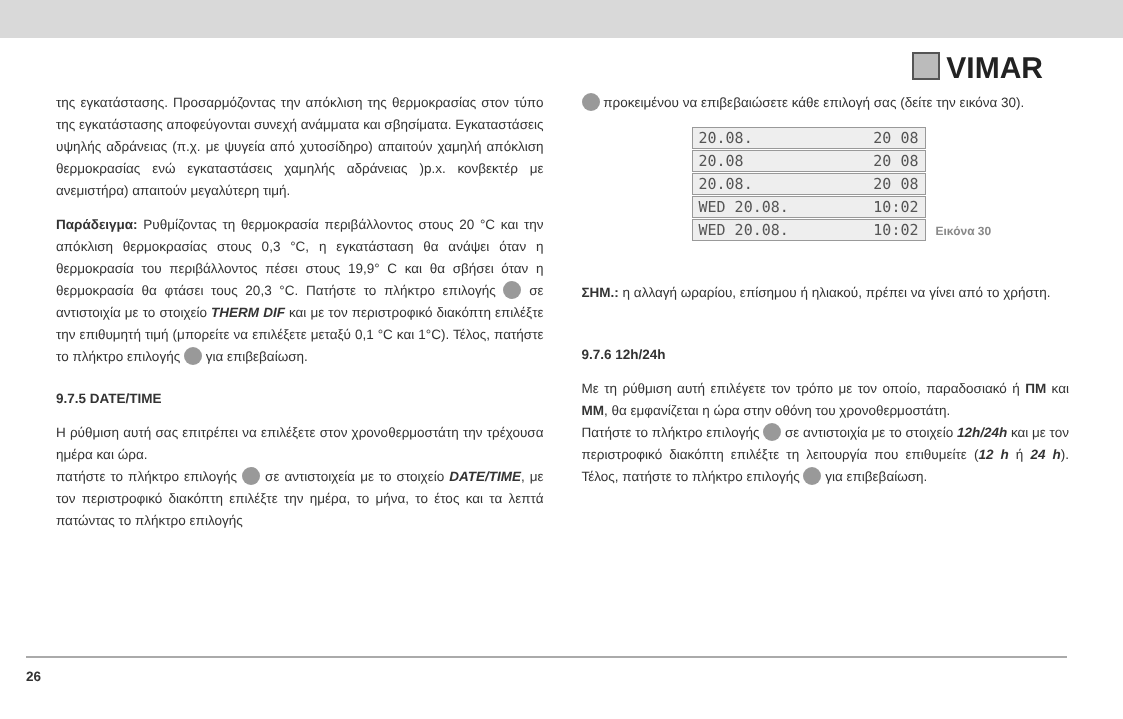VIMAR
της εγκατάστασης. Προσαρμόζοντας την απόκλιση της θερμοκρασίας στον τύπο της εγκατάστασης αποφεύγονται συνεχή ανάμματα και σβησίματα. Εγκαταστάσεις υψηλής αδράνειας (π.χ. με ψυγεία από χυτοσίδηρο) απαιτούν χαμηλή απόκλιση θερμοκρασίας ενώ εγκαταστάσεις χαμηλής αδράνειας )p.x. κονβεκτέρ με ανεμιστήρα) απαιτούν μεγαλύτερη τιμή.
Παράδειγμα: Ρυθμίζοντας τη θερμοκρασία περιβάλλοντος στους 20 °C και την απόκλιση θερμοκρασίας στους 0,3 °C, η εγκατάσταση θα ανάψει όταν η θερμοκρασία του περιβάλλοντος πέσει στους 19,9° C και θα σβήσει όταν η θερμοκρασία θα φτάσει τους 20,3 °C. Πατήστε το πλήκτρο επιλογής σε αντιστοιχία με το στοιχείο THERM DIF και με τον περιστροφικό διακόπτη επιλέξτε την επιθυμητή τιμή (μπορείτε να επιλέξετε μεταξύ 0,1 °C και 1°C). Τέλος, πατήστε το πλήκτρο επιλογής για επιβεβαίωση.
9.7.5 DATE/TIME
Η ρύθμιση αυτή σας επιτρέπει να επιλέξετε στον χρονοθερμοστάτη την τρέχουσα ημέρα και ώρα.
πατήστε το πλήκτρο επιλογής σε αντιστοιχεία με το στοιχείο DATE/TIME, με τον περιστροφικό διακόπτη επιλέξτε την ημέρα, το μήνα, το έτος και τα λεπτά πατώντας το πλήκτρο επιλογής
προκειμένου να επιβεβαιώσετε κάθε επιλογή σας (δείτε την εικόνα 30).
20.08. 20 08
20.08 20 08
20.08. 20 08
WED 20.08. 10:02
WED 20.08. 10:02
Εικόνα 30
ΣΗΜ.: η αλλαγή ωραρίου, επίσημου ή ηλιακού, πρέπει να γίνει από το χρήστη.
9.7.6 12h/24h
Με τη ρύθμιση αυτή επιλέγετε τον τρόπο με τον οποίο, παραδοσιακό ή ΠΜ και ΜΜ, θα εμφανίζεται η ώρα στην οθόνη του χρονοθερμοστάτη.
Πατήστε το πλήκτρο επιλογής σε αντιστοιχία με το στοιχείο 12h/24h και με τον περιστροφικό διακόπτη επιλέξτε τη λειτουργία που επιθυμείτε (12 h ή 24 h). Τέλος, πατήστε το πλήκτρο επιλογής για επιβεβαίωση.
26